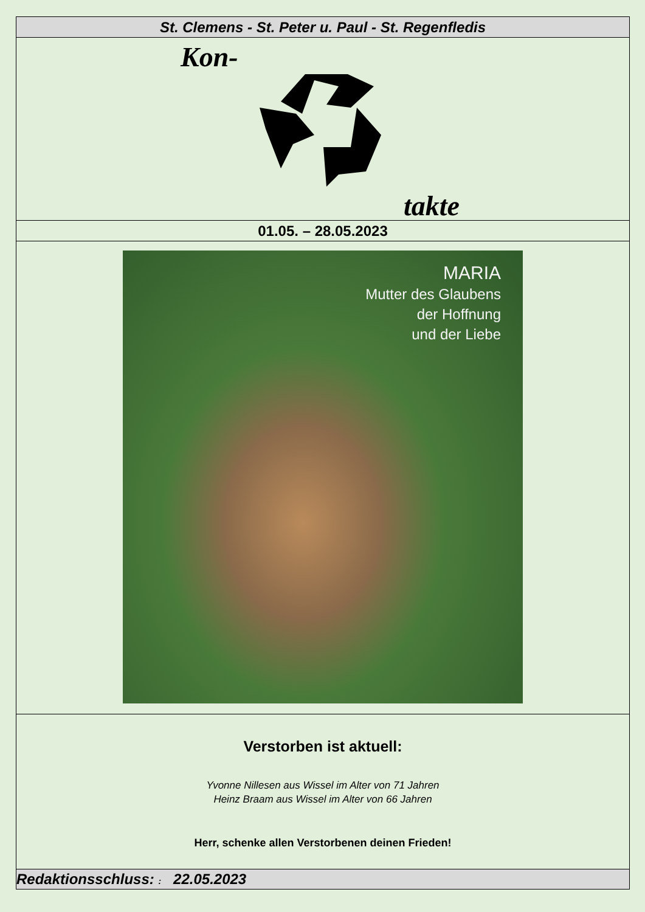St. Clemens - St. Peter u. Paul - St. Regenfledis
Kon-
takte
01.05. – 28.05.2023
MARIA
Mutter des Glaubens
der Hoffnung
und der Liebe
Verstorben ist aktuell:
Yvonne Nillesen aus Wissel im Alter von 71 Jahren
Heinz Braam aus Wissel im Alter von 66 Jahren
Herr, schenke allen Verstorbenen deinen Frieden!
Redaktionsschluss: : 22.05.2023